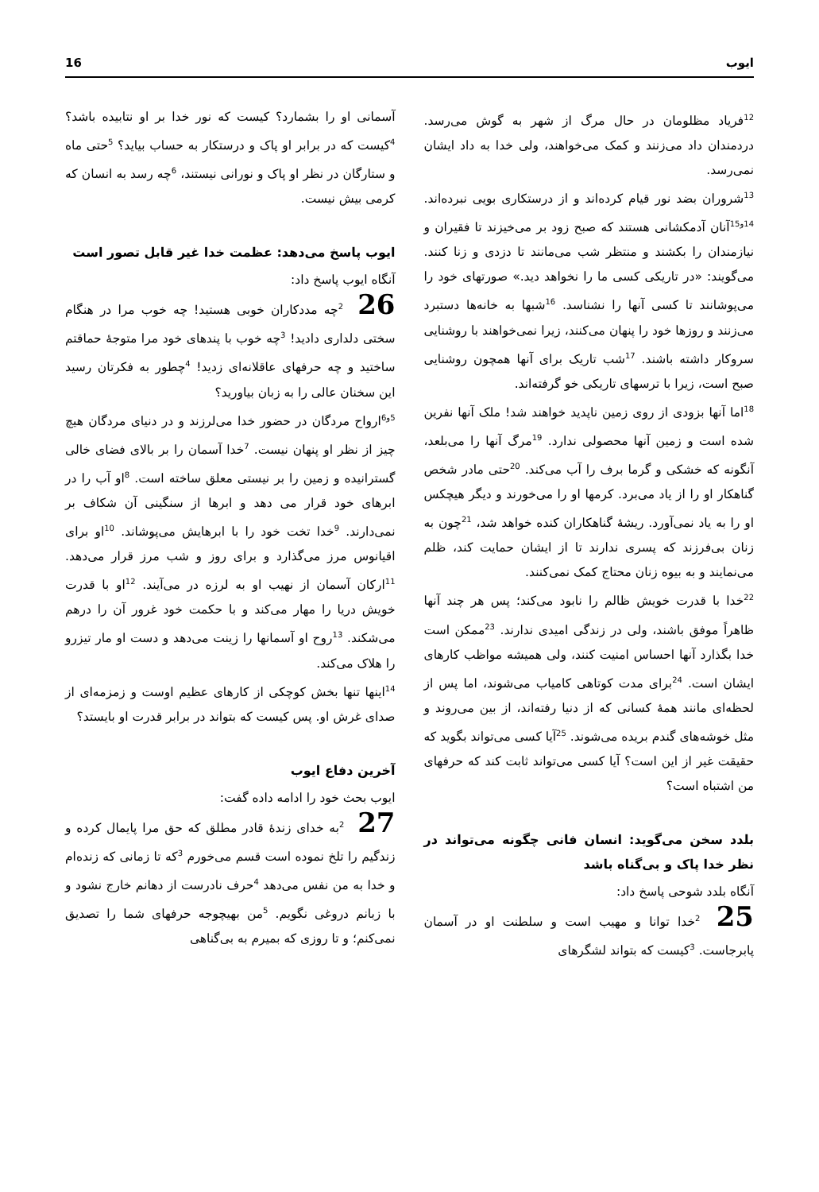ایوب 16
<sup>12</sup> فریاد مظلومان در حال مرگ از شهر به گوش می‌رسد. دردمندان داد می‌زنند و کمک می‌خواهند، ولی خدا به داد ایشان نمی‌رسد.
<sup>13</sup> شروران بضد نور قیام کرده‌اند و از درستکاری بویی نبرده‌اند. <sup>14و15</sup>آنان آدمکشانی هستند که صبح زود بر می‌خیزند تا فقیران و نیازمندان را بکشند و منتظر شب می‌مانند تا دزدی و زنا کنند. می‌گویند: «در تاریکی کسی ما را نخواهد دید.» صورتهای خود را می‌پوشانند تا کسی آنها را نشناسد. <sup>16</sup>شبها به خانه‌ها دستبرد می‌زنند و روزها خود را پنهان می‌کنند، زیرا نمی‌خواهند با روشنایی سروکار داشته باشند. <sup>17</sup>شب تاریک برای آنها همچون روشنایی صبح است، زیرا با ترسهای تاریکی خو گرفته‌اند.
<sup>18</sup> اما آنها بزودی از روی زمین ناپدید خواهند شد! ملک آنها نفرین شده است و زمین آنها محصولی ندارد. <sup>19</sup>مرگ آنها را می‌بلعد، آنگونه که خشکی و گرما برف را آب می‌کند. <sup>20</sup>حتی مادر شخص گناهکار او را از یاد می‌برد. کرمها او را می‌خورند و دیگر هیچکس او را به یاد نمی‌آورد. ریشهٔ گناهکاران کنده خواهد شد، <sup>21</sup>چون به زنان بی‌فرزند که پسری ندارند تا از ایشان حمایت کند، ظلم می‌نمایند و به بیوه زنان محتاج کمک نمی‌کنند.
<sup>22</sup> خدا با قدرت خویش ظالم را نابود می‌کند؛ پس هر چند آنها ظاهراً موفق باشند، ولی در زندگی امیدی ندارند. <sup>23</sup>ممکن است خدا بگذارد آنها احساس امنیت کنند، ولی همیشه مواظب کارهای ایشان است. <sup>24</sup>برای مدت کوتاهی کامیاب می‌شوند، اما پس از لحظه‌ای مانند همهٔ کسانی که از دنیا رفته‌اند، از بین می‌روند و مثل خوشه‌های گندم بریده می‌شوند. <sup>25</sup>آیا کسی می‌تواند بگوید که حقیقت غیر از این است؟ آیا کسی می‌تواند ثابت کند که حرفهای من اشتباه است؟
بلدد سخن می‌گوید: انسان فانی چگونه می‌تواند در نظر خدا پاک و بی‌گناه باشد
آنگاه بلدد شوحی پاسخ داد:
25 <sup>2</sup>خدا توانا و مهیب است و سلطنت او در آسمان پابرجاست. <sup>3</sup>کیست که بتواند لشگرهای
آسمانی او را بشمارد؟ کیست که نور خدا بر او نتابیده باشد؟ <sup>4</sup>کیست که در برابر او پاک و درستکار به حساب بیاید؟ <sup>5</sup>حتی ماه و ستارگان در نظر او پاک و نورانی نیستند، <sup>6</sup>چه رسد به انسان که کرمی بیش نیست.
ایوب پاسخ می‌دهد: عظمت خدا غیر قابل تصور است
آنگاه ایوب پاسخ داد:
26 <sup>2</sup>چه مددکاران خوبی هستید! چه خوب مرا در هنگام سختی دلداری دادید! <sup>3</sup>چه خوب با پندهای خود مرا متوجهٔ حماقتم ساختید و چه حرفهای عاقلانه‌ای زدید! <sup>4</sup>چطور به فکرتان رسید این سخنان عالی را به زبان بیاورید؟
<sup>5و6</sup>ارواح مردگان در حضور خدا می‌لرزند و در دنیای مردگان هیچ چیز از نظر او پنهان نیست. <sup>7</sup>خدا آسمان را بر بالای فضای خالی گسترانیده و زمین را بر نیستی معلق ساخته است. <sup>8</sup>او آب را در ابرهای خود قرار می دهد و ابرها از سنگینی آن شکاف بر نمی‌دارند. <sup>9</sup>خدا تخت خود را با ابرهایش می‌پوشاند. <sup>10</sup>او برای اقیانوس مرز می‌گذارد و برای روز و شب مرز قرار می‌دهد. <sup>11</sup>ارکان آسمان از نهیب او به لرزه در می‌آیند. <sup>12</sup>او با قدرت خویش دریا را مهار می‌کند و با حکمت خود غرور آن را درهم می‌شکند. <sup>13</sup>روح او آسمانها را زینت می‌دهد و دست او مار تیزرو را هلاک می‌کند.
<sup>14</sup> اینها تنها بخش کوچکی از کارهای عظیم اوست و زمزمه‌ای از صدای غرش او. پس کیست که بتواند در برابر قدرت او بایستد؟
آخرین دفاع ایوب
ایوب بحث خود را ادامه داده گفت:
27 <sup>2</sup>به خدای زندهٔ قادر مطلق که حق مرا پایمال کرده و زندگیم را تلخ نموده است قسم می‌خورم <sup>3</sup>که تا زمانی که زنده‌ام و خدا به من نفس می‌دهد <sup>4</sup>حرف نادرست از دهانم خارج نشود و با زبانم دروغی نگویم. <sup>5</sup>من بهیچوجه حرفهای شما را تصدیق نمی‌کنم؛ و تا روزی که بمیرم به بی‌گناهی